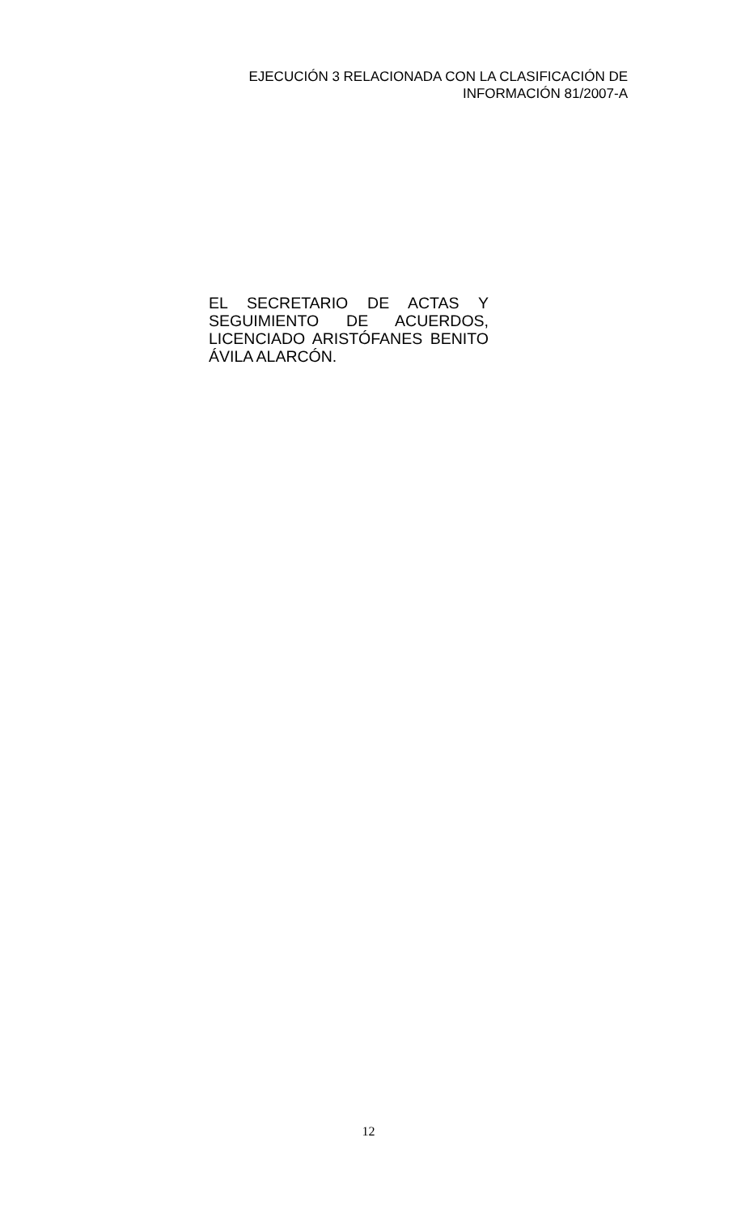EJECUCIÓN 3 RELACIONADA CON LA CLASIFICACIÓN DE
INFORMACIÓN 81/2007-A
EL SECRETARIO DE ACTAS Y SEGUIMIENTO DE ACUERDOS, LICENCIADO ARISTÓFANES BENITO ÁVILA ALARCÓN.
12